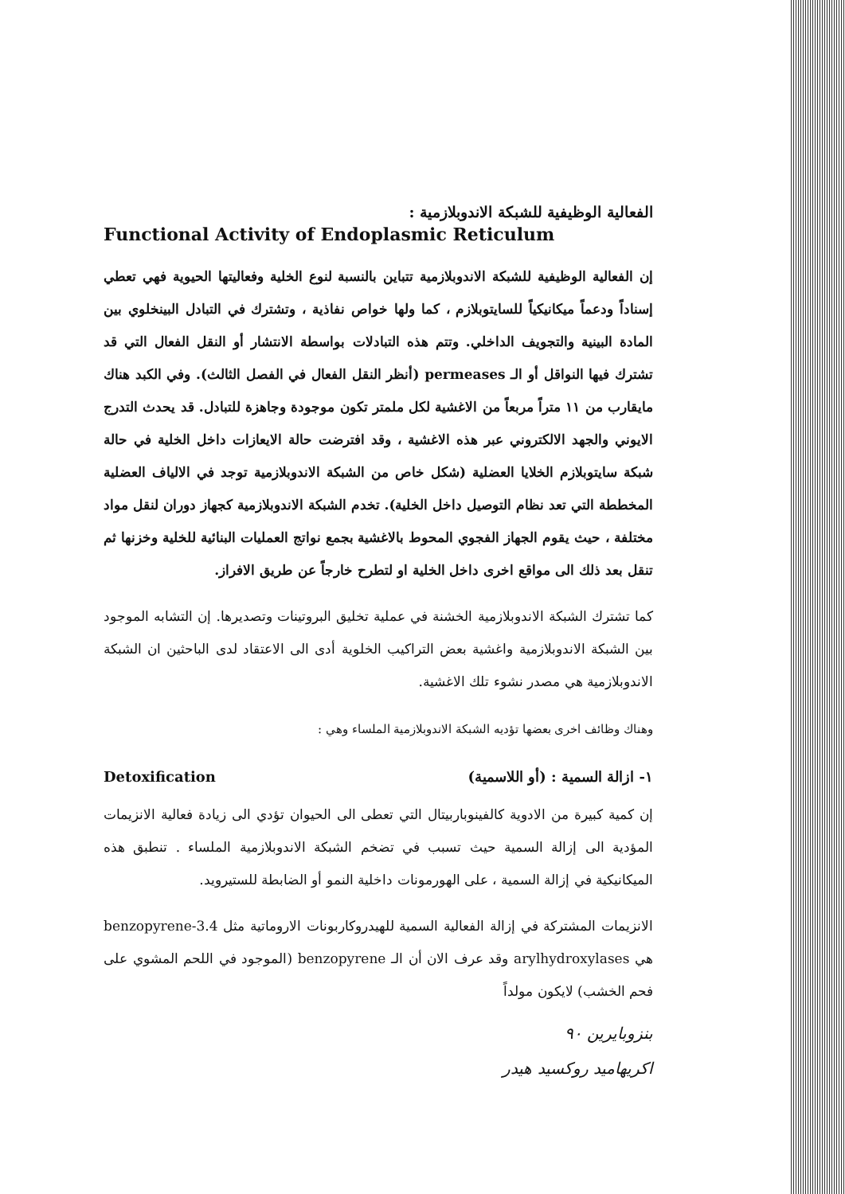الفعالية الوظيفية للشبكة الاندوبلازمية :
Functional Activity of Endoplasmic Reticulum
إن الفعالية الوظيفية للشبكة الاندوبلازمية تتباين بالنسبة لنوع الخلية وفعاليتها الحيوية فهي تعطي إسناداً ودعماً ميكانيكياً للسايتوبلازم ، كما ولها خواص نفاذية ، وتشترك في التبادل البينخلوي بين المادة البينية والتجويف الداخلي. وتتم هذه التبادلات بواسطة الانتشار أو النقل الفعال التي قد تشترك فيها النواقل أو الـ permeases (أنظر النقل الفعال في الفصل الثالث). وفي الكبد هناك مايقارب من ١١ متراً مربعاً من الاغشية لكل ملمتر تكون موجودة وجاهزة للتبادل. قد يحدث التدرج الايوني والجهد الالكتروني عبر هذه الاغشية ، وقد افترضت حالة الايعازات داخل الخلية في حالة شبكة سايتوبلازم الخلايا العضلية (شكل خاص من الشبكة الاندوبلازمية توجد في الالياف العضلية المخططة التي تعد نظام التوصيل داخل الخلية). تخدم الشبكة الاندوبلازمية كجهاز دوران لنقل مواد مختلفة ، حيث يقوم الجهاز الفجوي المحوط بالاغشية بجمع نواتج العمليات البنائية للخلية وخزنها ثم تنقل بعد ذلك الى مواقع اخرى داخل الخلية او لتطرح خارجاً عن طريق الافراز.
كما تشترك الشبكة الاندوبلازمية الخشنة في عملية تخليق البروتينات وتصديرها. إن التشابه الموجود بين الشبكة الاندوبلازمية واغشية بعض التراكيب الخلوية أدى الى الاعتقاد لدى الباحثين ان الشبكة الاندوبلازمية هي مصدر نشوء تلك الاغشية.
وهناك وظائف اخرى بعضها تؤديه الشبكة الاندوبلازمية الملساء وهي :
Detoxification ١- ازالة السمية : (أو اللاسمية)
إن كمية كبيرة من الادوية كالفينوباربيتال التي تعطى الى الحيوان تؤدي الى زيادة فعالية الانزيمات المؤدية الى إزالة السمية حيث تسبب في تضخم الشبكة الاندوبلازمية الملساء . تنطبق هذه الميكانيكية في إزالة السمية ، على الهورمونات داخلية النمو أو الضابطة للستيرويد.
الانزيمات المشتركة في إزالة الفعالية السمية للهيدروكاربونات الاروماتية مثل 3.4-benzopyrene هي arylhydroxylases وقد عرف الان أن الـ benzopyrene (الموجود في اللحم المشوي على فحم الخشب) لايكون مولداً
بنزوبايرين ٩٠
اكريهاميد روكسيد هيدر